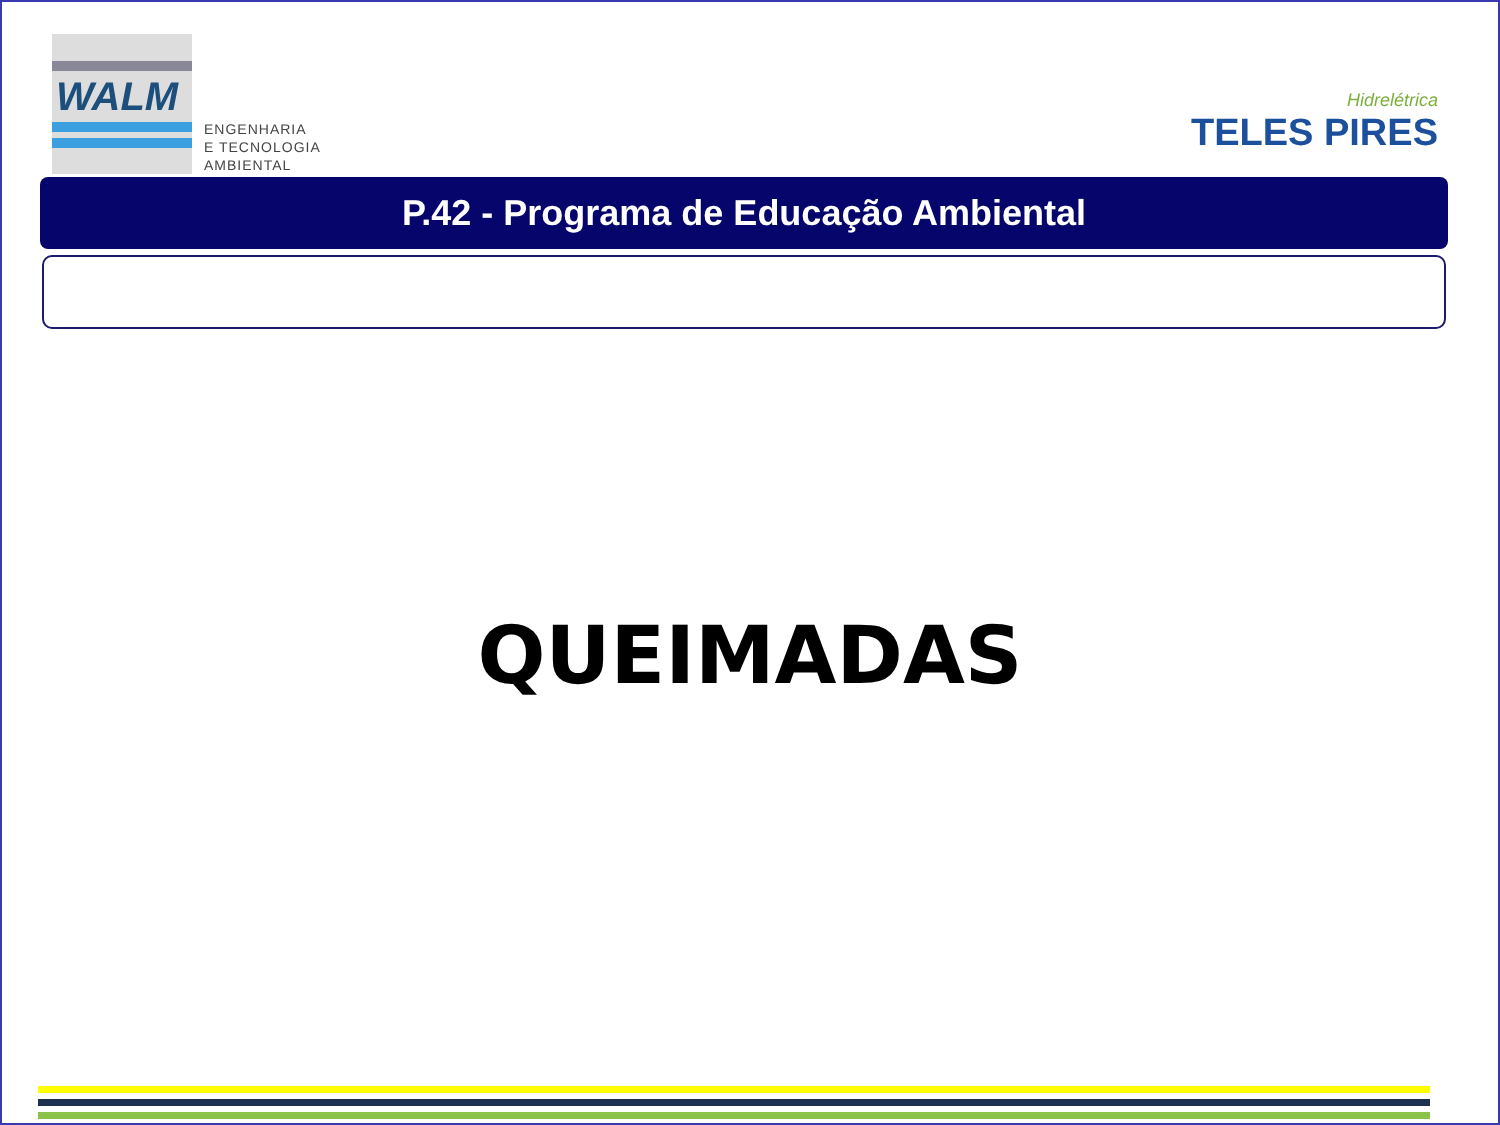WALM
ENGENHARIA
E TECNOLOGIA
AMBIENTAL
Hidrelétrica
TELES PIRES
P.42 - Programa de Educação Ambiental
QUEIMADAS